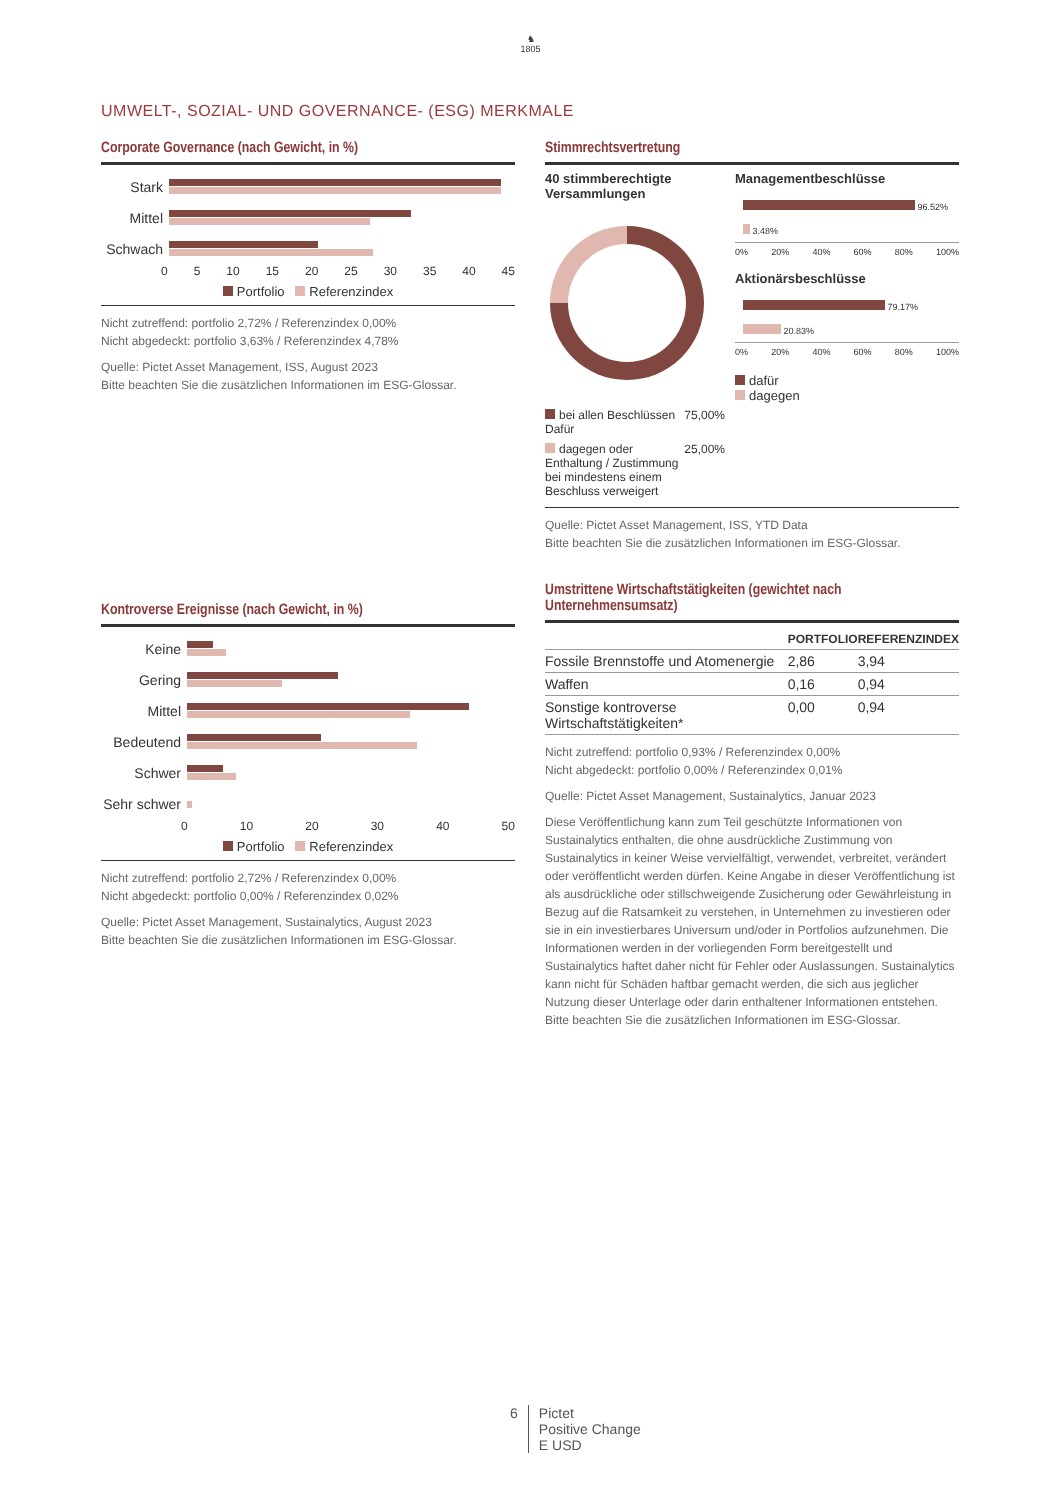♞
1805
UMWELT-, SOZIAL- UND GOVERNANCE- (ESG) MERKMALE
Corporate Governance (nach Gewicht, in %)
Stark
Mittel
Schwach
0 5 10 15 20 25 30 35 40 45
Portfolio Referenzindex
Nicht zutreffend: portfolio 2,72% / Referenzindex 0,00%
Nicht abgedeckt: portfolio 3,63% / Referenzindex 4,78%
Quelle: Pictet Asset Management, ISS, August 2023
Bitte beachten Sie die zusätzlichen Informationen im ESG-Glossar.
Kontroverse Ereignisse (nach Gewicht, in %)
Keine
Gering
Mittel
Bedeutend
Schwer
Sehr schwer
0 10 20 30 40 50
Portfolio Referenzindex
Nicht zutreffend: portfolio 2,72% / Referenzindex 0,00%
Nicht abgedeckt: portfolio 0,00% / Referenzindex 0,02%
Quelle: Pictet Asset Management, Sustainalytics, August 2023
Bitte beachten Sie die zusätzlichen Informationen im ESG-Glossar.
Stimmrechtsvertretung
40 stimmberechtigte Versammlungen
| bei allen Beschlüssen Dafür | 75,00% |
| dagegen oder Enthaltung / Zustimmung bei mindestens einem Beschluss verweigert | 25,00% |
Managementbeschlüsse
96.52%
3.48%
0% 20% 40% 60% 80% 100%
Aktionärsbeschlüsse
79.17%
20.83%
0% 20% 40% 60% 80% 100%
dafür
dagegen
Quelle: Pictet Asset Management, ISS, YTD Data
Bitte beachten Sie die zusätzlichen Informationen im ESG-Glossar.
Umstrittene Wirtschaftstätigkeiten (gewichtet nach Unternehmensumsatz)
| | PORTFOLIO | REFERENZINDEX |
| --- | --- | --- |
| Fossile Brennstoffe und Atomenergie | 2,86 | 3,94 |
| Waffen | 0,16 | 0,94 |
| Sonstige kontroverse Wirtschaftstätigkeiten* | 0,00 | 0,94 |
Nicht zutreffend: portfolio 0,93% / Referenzindex 0,00%
Nicht abgedeckt: portfolio 0,00% / Referenzindex 0,01%
Quelle: Pictet Asset Management, Sustainalytics, Januar 2023
Diese Veröffentlichung kann zum Teil geschützte Informationen von Sustainalytics enthalten, die ohne ausdrückliche Zustimmung von Sustainalytics in keiner Weise vervielfältigt, verwendet, verbreitet, verändert oder veröffentlicht werden dürfen. Keine Angabe in dieser Veröffentlichung ist als ausdrückliche oder stillschweigende Zusicherung oder Gewährleistung in Bezug auf die Ratsamkeit zu verstehen, in Unternehmen zu investieren oder sie in ein investierbares Universum und/oder in Portfolios aufzunehmen. Die Informationen werden in der vorliegenden Form bereitgestellt und Sustainalytics haftet daher nicht für Fehler oder Auslassungen. Sustainalytics kann nicht für Schäden haftbar gemacht werden, die sich aus jeglicher Nutzung dieser Unterlage oder darin enthaltener Informationen entstehen.
Bitte beachten Sie die zusätzlichen Informationen im ESG-Glossar.
6 Pictet
Positive Change
E USD